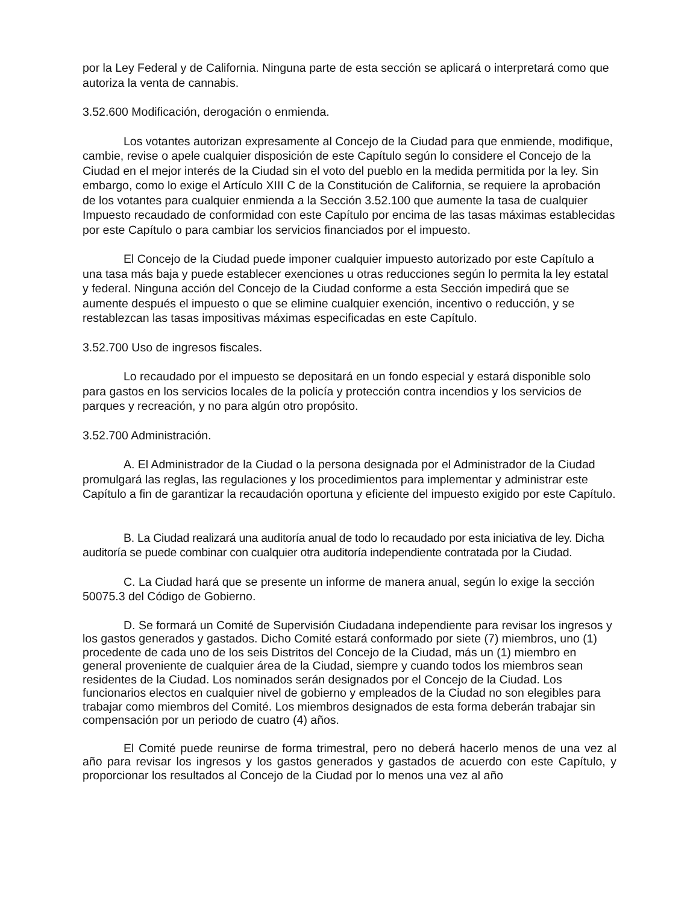por la Ley Federal y de California. Ninguna parte de esta sección se aplicará o interpretará como que autoriza la venta de cannabis.
3.52.600 Modificación, derogación o enmienda.
Los votantes autorizan expresamente al Concejo de la Ciudad para que enmiende, modifique, cambie, revise o apele cualquier disposición de este Capítulo según lo considere el Concejo de la Ciudad en el mejor interés de la Ciudad sin el voto del pueblo en la medida permitida por la ley. Sin embargo, como lo exige el Artículo XIII C de la Constitución de California, se requiere la aprobación de los votantes para cualquier enmienda a la Sección 3.52.100 que aumente la tasa de cualquier Impuesto recaudado de conformidad con este Capítulo por encima de las tasas máximas establecidas por este Capítulo o para cambiar los servicios financiados por el impuesto.
El Concejo de la Ciudad puede imponer cualquier impuesto autorizado por este Capítulo a una tasa más baja y puede establecer exenciones u otras reducciones según lo permita la ley estatal y federal. Ninguna acción del Concejo de la Ciudad conforme a esta Sección impedirá que se aumente después el impuesto o que se elimine cualquier exención, incentivo o reducción, y se restablezcan las tasas impositivas máximas especificadas en este Capítulo.
3.52.700 Uso de ingresos fiscales.
Lo recaudado por el impuesto se depositará en un fondo especial y estará disponible solo para gastos en los servicios locales de la policía y protección contra incendios y los servicios de parques y recreación, y no para algún otro propósito.
3.52.700 Administración.
A. El Administrador de la Ciudad o la persona designada por el Administrador de la Ciudad promulgará las reglas, las regulaciones y los procedimientos para implementar y administrar este Capítulo a fin de garantizar la recaudación oportuna y eficiente del impuesto exigido por este Capítulo.
B. La Ciudad realizará una auditoría anual de todo lo recaudado por esta iniciativa de ley. Dicha auditoría se puede combinar con cualquier otra auditoría independiente contratada por la Ciudad.
C. La Ciudad hará que se presente un informe de manera anual, según lo exige la sección 50075.3 del Código de Gobierno.
D. Se formará un Comité de Supervisión Ciudadana independiente para revisar los ingresos y los gastos generados y gastados. Dicho Comité estará conformado por siete (7) miembros, uno (1) procedente de cada uno de los seis Distritos del Concejo de la Ciudad, más un (1) miembro en general proveniente de cualquier área de la Ciudad, siempre y cuando todos los miembros sean residentes de la Ciudad. Los nominados serán designados por el Concejo de la Ciudad. Los funcionarios electos en cualquier nivel de gobierno y empleados de la Ciudad no son elegibles para trabajar como miembros del Comité. Los miembros designados de esta forma deberán trabajar sin compensación por un periodo de cuatro (4) años.
El Comité puede reunirse de forma trimestral, pero no deberá hacerlo menos de una vez al año para revisar los ingresos y los gastos generados y gastados de acuerdo con este Capítulo, y proporcionar los resultados al Concejo de la Ciudad por lo menos una vez al año